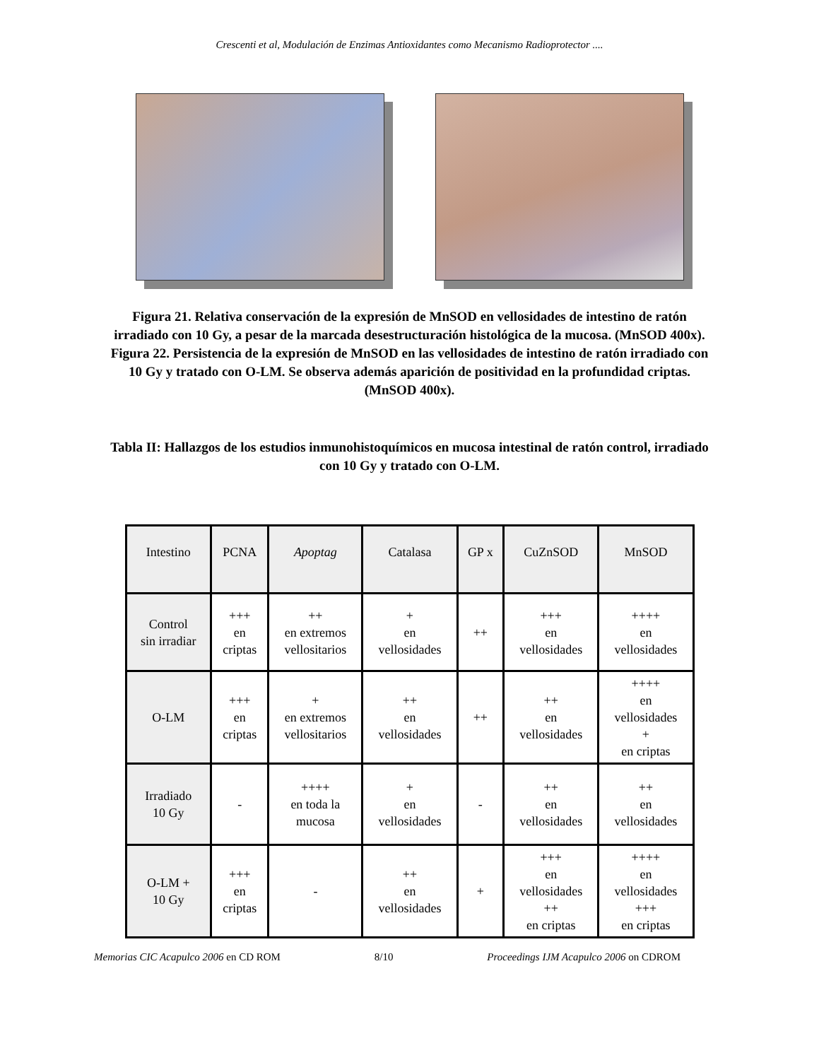Crescenti et al, Modulación de Enzimas Antioxidantes como Mecanismo Radioprotector ....
Figura 21. Relativa conservación de la expresión de MnSOD en vellosidades de intestino de ratón irradiado con 10 Gy, a pesar de la marcada desestructuración histológica de la mucosa. (MnSOD 400x). Figura 22. Persistencia de la expresión de MnSOD en las vellosidades de intestino de ratón irradiado con 10 Gy y tratado con O-LM. Se observa además aparición de positividad en la profundidad criptas. (MnSOD 400x).
Tabla II: Hallazgos de los estudios inmunohistoquímicos en mucosa intestinal de ratón control, irradiado con 10 Gy y tratado con O-LM.
| Intestino | PCNA | Apoptag | Catalasa | GP x | CuZnSOD | MnSOD |
| Control sin irradiar | +++ en criptas | ++ en extremos vellositarios | + en vellosidades | ++ | +++ en vellosidades | ++++ en vellosidades |
| O-LM | +++ en criptas | + en extremos vellositarios | ++ en vellosidades | ++ | ++ en vellosidades | ++++ en vellosidades + en criptas |
| Irradiado 10 Gy | - | ++++ en toda la mucosa | + en vellosidades | - | ++ en vellosidades | ++ en vellosidades |
| O-LM + 10 Gy | +++ en criptas | - | ++ en vellosidades | + | +++ en vellosidades ++ en criptas | ++++ en vellosidades +++ en criptas |
Memorias CIC Acapulco 2006 en CD ROM 8/10 Proceedings IJM Acapulco 2006 on CDROM